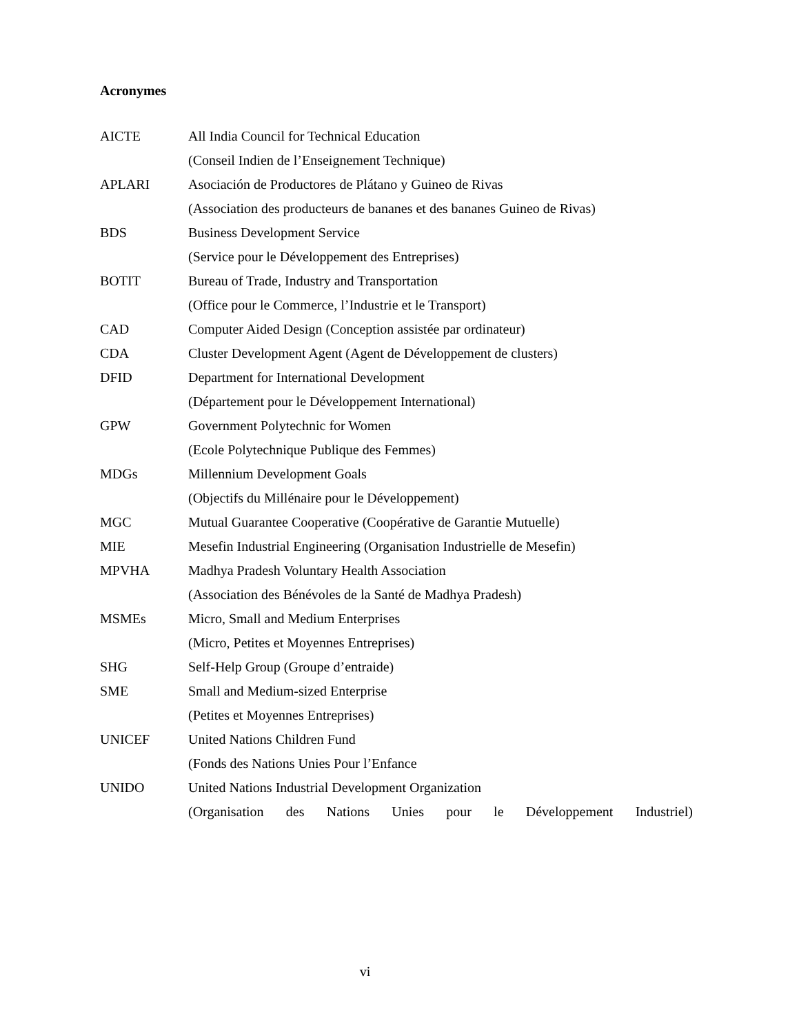Acronymes
AICTE All India Council for Technical Education
(Conseil Indien de l’Enseignement Technique)
APLARI Asociación de Productores de Plátano y Guineo de Rivas
(Association des producteurs de bananes et des bananes Guineo de Rivas)
BDS Business Development Service
(Service pour le Développement des Entreprises)
BOTIT Bureau of Trade, Industry and Transportation
(Office pour le Commerce, l’Industrie et le Transport)
CAD Computer Aided Design (Conception assistée par ordinateur)
CDA Cluster Development Agent (Agent de Développement de clusters)
DFID Department for International Development
(Département pour le Développement International)
GPW Government Polytechnic for Women
(Ecole Polytechnique Publique des Femmes)
MDGs Millennium Development Goals
(Objectifs du Millénaire pour le Développement)
MGC Mutual Guarantee Cooperative (Coopérative de Garantie Mutuelle)
MIE Mesefin Industrial Engineering (Organisation Industrielle de Mesefin)
MPVHA Madhya Pradesh Voluntary Health Association
(Association des Bénévoles de la Santé de Madhya Pradesh)
MSMEs Micro, Small and Medium Enterprises
(Micro, Petites et Moyennes Entreprises)
SHG Self-Help Group (Groupe d’entraide)
SME Small and Medium-sized Enterprise
(Petites et Moyennes Entreprises)
UNICEF United Nations Children Fund
(Fonds des Nations Unies Pour l’Enfance
UNIDO United Nations Industrial Development Organization
(Organisation des Nations Unies pour le Développement Industriel)
vi